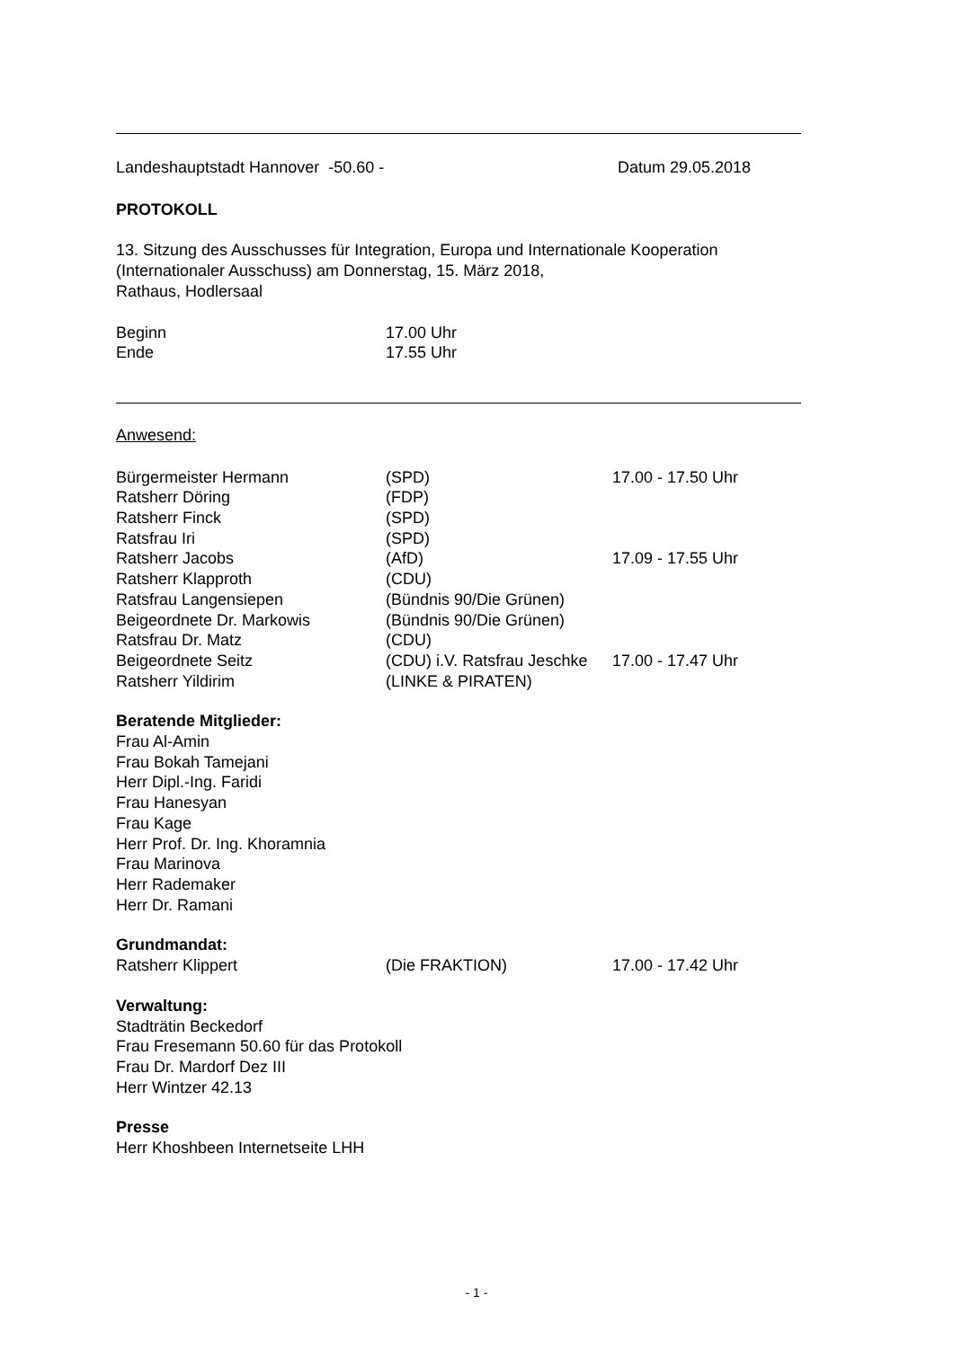Landeshauptstadt Hannover -50.60 - Datum 29.05.2018
PROTOKOLL
13. Sitzung des Ausschusses für Integration, Europa und Internationale Kooperation
(Internationaler Ausschuss) am Donnerstag, 15. März 2018,
Rathaus, Hodlersaal
Beginn 17.00 Uhr
Ende 17.55 Uhr
Anwesend:
| Bürgermeister Hermann | (SPD) | 17.00 - 17.50 Uhr |
| Ratsherr Döring | (FDP) | |
| Ratsherr Finck | (SPD) | |
| Ratsfrau Iri | (SPD) | |
| Ratsherr Jacobs | (AfD) | 17.09 - 17.55 Uhr |
| Ratsherr Klapproth | (CDU) | |
| Ratsfrau Langensiepen | (Bündnis 90/Die Grünen) | |
| Beigeordnete Dr. Markowis | (Bündnis 90/Die Grünen) | |
| Ratsfrau Dr. Matz | (CDU) | |
| Beigeordnete Seitz | (CDU) i.V. Ratsfrau Jeschke | 17.00 - 17.47 Uhr |
| Ratsherr Yildirim | (LINKE & PIRATEN) | |
Beratende Mitglieder:
Frau Al-Amin
Frau Bokah Tamejani
Herr Dipl.-Ing. Faridi
Frau Hanesyan
Frau Kage
Herr Prof. Dr. Ing. Khoramnia
Frau Marinova
Herr Rademaker
Herr Dr. Ramani
Grundmandat:
| Ratsherr Klippert | (Die FRAKTION) | 17.00 - 17.42 Uhr |
Verwaltung:
Stadträtin Beckedorf
Frau Fresemann 50.60 für das Protokoll
Frau Dr. Mardorf Dez III
Herr Wintzer 42.13
Presse
Herr Khoshbeen Internetseite LHH
- 1 -